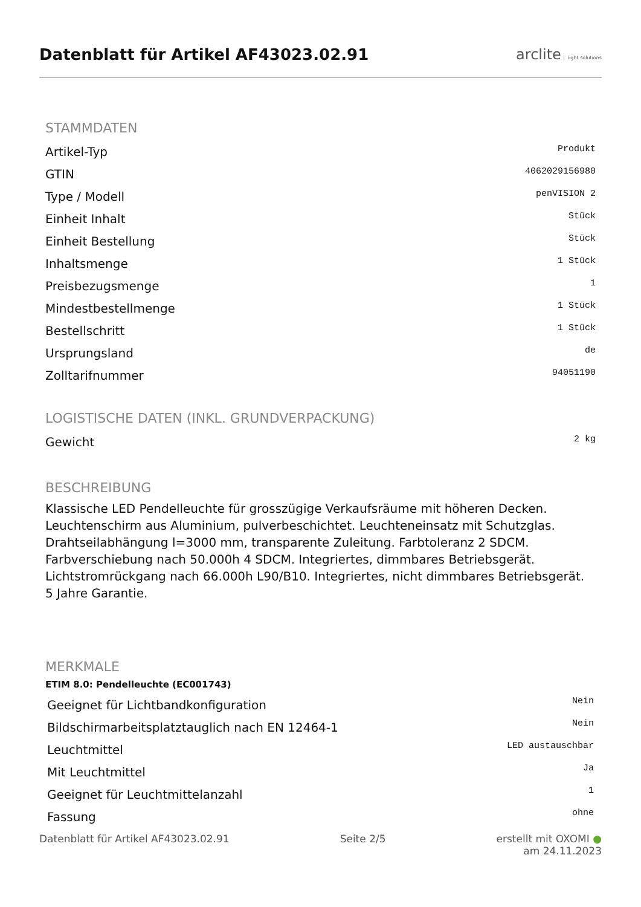Datenblatt für Artikel AF43023.02.91
arclite light solutions
STAMMDATEN
| Artikel-Typ | Produkt |
| GTIN | 4062029156980 |
| Type / Modell | penVISION 2 |
| Einheit Inhalt | Stück |
| Einheit Bestellung | Stück |
| Inhaltsmenge | 1 Stück |
| Preisbezugsmenge | 1 |
| Mindestbestellmenge | 1 Stück |
| Bestellschritt | 1 Stück |
| Ursprungsland | de |
| Zolltarifnummer | 94051190 |
LOGISTISCHE DATEN (INKL. GRUNDVERPACKUNG)
| Gewicht | 2 kg |
BESCHREIBUNG
Klassische LED Pendelleuchte für grosszügige Verkaufsräume mit höheren Decken. Leuchtenschirm aus Aluminium, pulverbeschichtet. Leuchteneinsatz mit Schutzglas. Drahtseilabhängung l=3000 mm, transparente Zuleitung. Farbtoleranz 2 SDCM. Farbverschiebung nach 50.000h 4 SDCM. Integriertes, dimmbares Betriebsgerät. Lichtstromrückgang nach 66.000h L90/B10. Integriertes, nicht dimmbares Betriebsgerät. 5 Jahre Garantie.
MERKMALE
ETIM 8.0: Pendelleuchte (EC001743)
| Geeignet für Lichtbandkonfiguration | Nein |
| Bildschirmarbeitsplatztauglich nach EN 12464-1 | Nein |
| Leuchtmittel | LED austauschbar |
| Mit Leuchtmittel | Ja |
| Geeignet für Leuchtmittelanzahl | 1 |
| Fassung | ohne |
Datenblatt für Artikel AF43023.02.91 Seite 2/5 erstellt mit OXOMI ●
am 24.11.2023